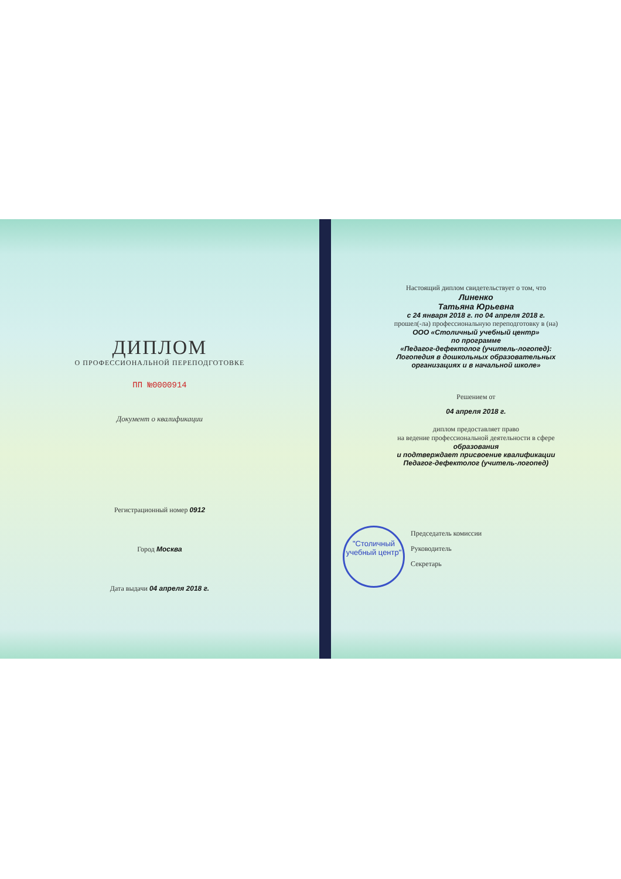ДИПЛОМ
О ПРОФЕССИОНАЛЬНОЙ ПЕРЕПОДГОТОВКЕ
ПП №0000914
Документ о квалификации
Регистрационный номер 0912
Город Москва
Дата выдачи 04 апреля 2018 г.
Настоящий диплом свидетельствует о том, что
Линенко
Татьяна Юрьевна
с 24 января 2018 г. по 04 апреля 2018 г.
прошел(-ла) профессиональную переподготовку в (на)
ООО «Столичный учебный центр»
по программе
«Педагог-дефектолог (учитель-логопед):
Логопедия в дошкольных образовательных
организациях и в начальной школе»
Решением от
04 апреля 2018 г.
диплом предоставляет право
на ведение профессиональной деятельности в сфере
образования
и подтверждает присвоение квалификации
Педагог-дефектолог (учитель-логопед)
"Столичный учебный центр"
Председатель комиссии
Руководитель
Секретарь